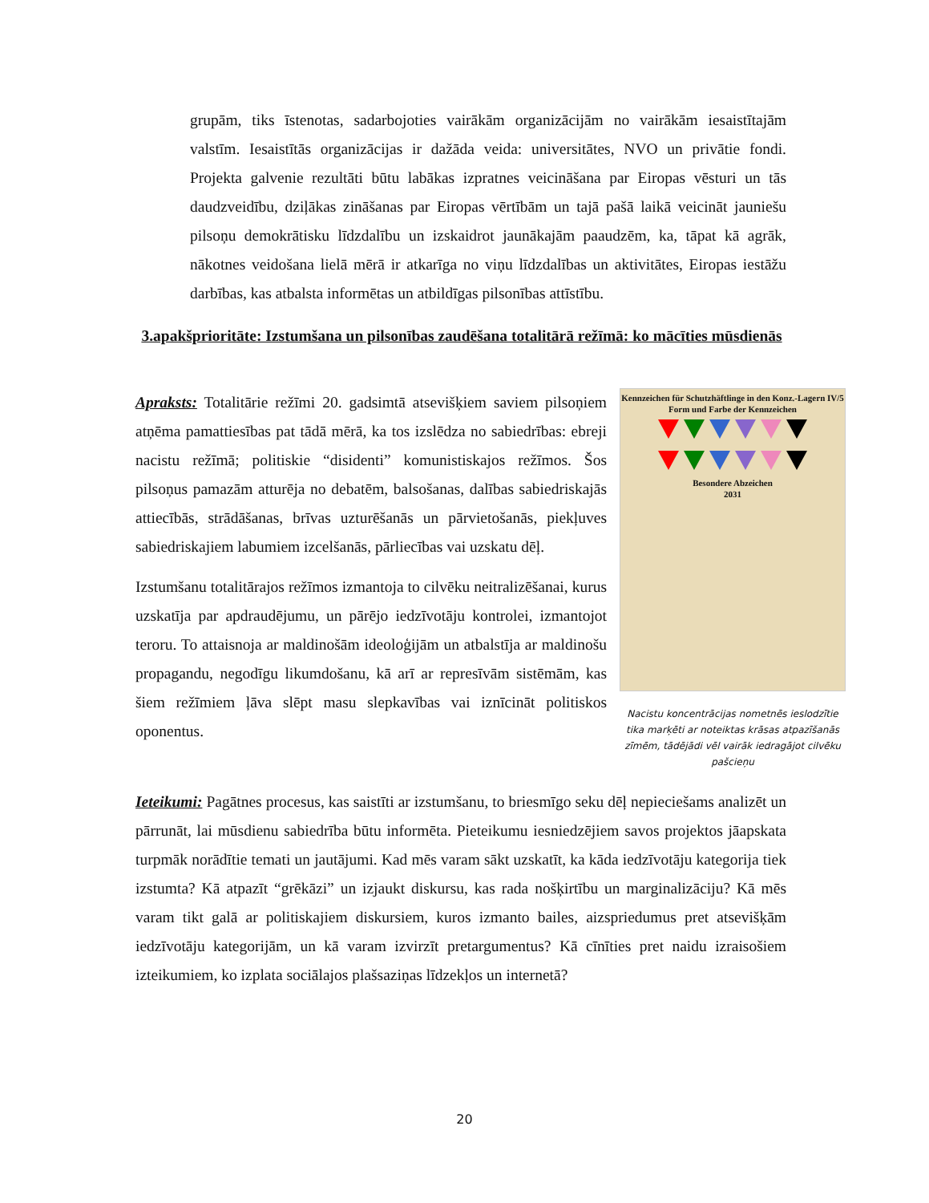grupām, tiks īstenotas, sadarbojoties vairākām organizācijām no vairākām iesaistītajām valstīm. Iesaistītās organizācijas ir dažāda veida: universitātes, NVO un privātie fondi. Projekta galvenie rezultāti būtu labākas izpratnes veicināšana par Eiropas vēsturi un tās daudzveidību, dziļākas zināšanas par Eiropas vērtībām un tajā pašā laikā veicināt jauniešu pilsoņu demokrātisku līdzdalību un izskaidrot jaunākajām paaudzēm, ka, tāpat kā agrāk, nākotnes veidošana lielā mērā ir atkarīga no viņu līdzdalības un aktivitātes, Eiropas iestāžu darbības, kas atbalsta informētas un atbildīgas pilsonības attīstību.
3.apakšprioritāte: Izstumšana un pilsonības zaudēšana totalitārā režīmā: ko mācīties mūsdienās
Apraksts: Totalitārie režīmi 20. gadsimtā atsevišķiem saviem pilsoņiem atņēma pamattiesības pat tādā mērā, ka tos izslēdza no sabiedrības: ebreji nacistu režīmā; politiskie “disidenti” komunistiskajos režīmos. Šos pilsoņus pamazām atturēja no debatēm, balsošanas, dalības sabiedriskajās attiecībās, strādāšanas, brīvas uzturēšanās un pārvietošanās, piekļuves sabiedriskajiem labumiem izcelšanās, pārliecības vai uzskatu dēļ.
Izstumšanu totalitārajos režīmos izmantoja to cilvēku neitralizēšanai, kurus uzskatīja par apdraudējumu, un pārējo iedzīvotāju kontrolei, izmantojot teroru. To attaisnoja ar maldinošām ideoloģijām un atbalstīja ar maldinošu propagandu, negodīgu likumdošanu, kā arī ar represīvām sistēmām, kas šiem režīmiem ļāva slēpt masu slepkavības vai iznīcināt politiskos oponentus.
Kennzeichen für Schutzhäftlinge in den Konz.-Lagern IV/5
Form und Farbe der Kennzeichen
Besondere Abzeichen
2031
Nacistu koncentrācijas nometnēs ieslodzītie tika marķēti ar noteiktas krāsas atpazīšanās zīmēm, tādējādi vēl vairāk iedragājot cilvēku pašcieņu
Ieteikumi: Pagātnes procesus, kas saistīti ar izstumšanu, to briesmīgo seku dēļ nepieciešams analizēt un pārrunāt, lai mūsdienu sabiedrība būtu informēta. Pieteikumu iesniedzējiem savos projektos jāapskata turpmāk norādītie temati un jautājumi. Kad mēs varam sākt uzskatīt, ka kāda iedzīvotāju kategorija tiek izstumta? Kā atpazīt “grēkāzi” un izjaukt diskursu, kas rada nošķirtību un marginalizāciju? Kā mēs varam tikt galā ar politiskajiem diskursiem, kuros izmanto bailes, aizspriedumus pret atsevišķām iedzīvotāju kategorijām, un kā varam izvirzīt pretargumentus? Kā cīnīties pret naidu izraisošiem izteikumiem, ko izplata sociālajos plašsaziņas līdzekļos un internetā?
20